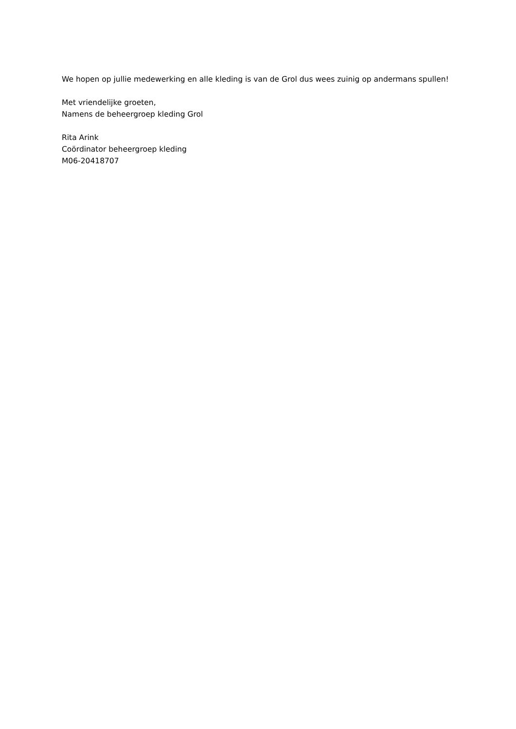We hopen op jullie medewerking en alle kleding is van de Grol dus wees zuinig op andermans spullen!
Met vriendelijke groeten,
Namens de beheergroep kleding Grol
Rita Arink
Coördinator beheergroep kleding
M06-20418707